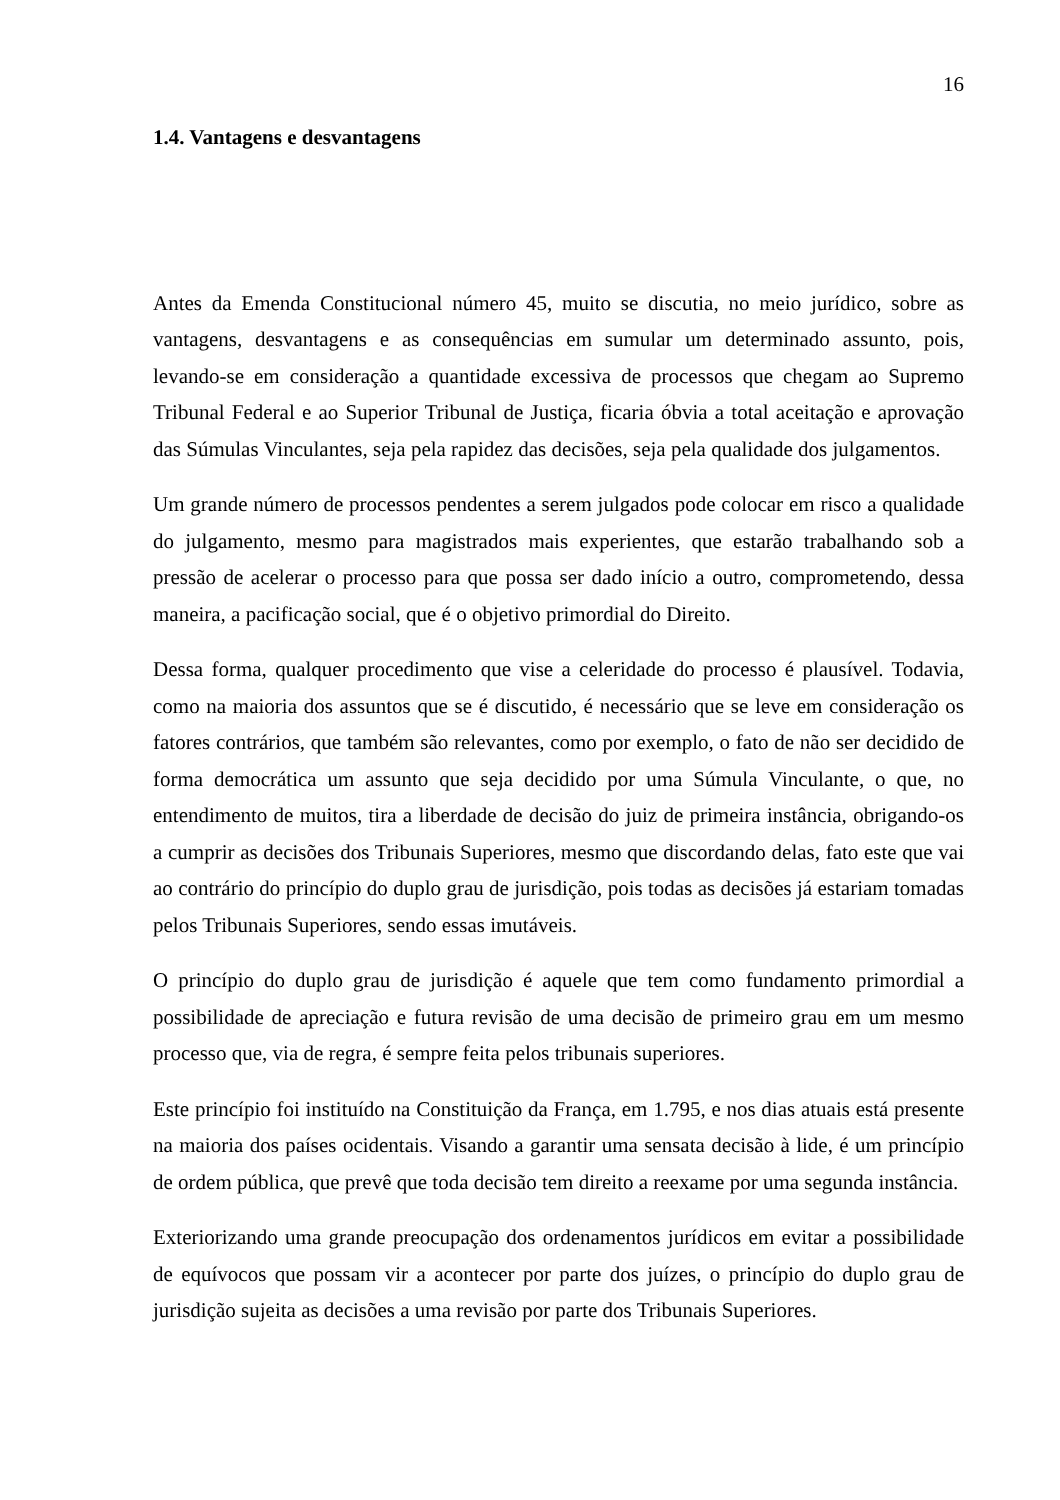16
1.4. Vantagens e desvantagens
Antes da Emenda Constitucional número 45, muito se discutia, no meio jurídico, sobre as vantagens, desvantagens e as consequências em sumular um determinado assunto, pois, levando-se em consideração a quantidade excessiva de processos que chegam ao Supremo Tribunal Federal e ao Superior Tribunal de Justiça, ficaria óbvia a total aceitação e aprovação das Súmulas Vinculantes, seja pela rapidez das decisões, seja pela qualidade dos julgamentos.
Um grande número de processos pendentes a serem julgados pode colocar em risco a qualidade do julgamento, mesmo para magistrados mais experientes, que estarão trabalhando sob a pressão de acelerar o processo para que possa ser dado início a outro, comprometendo, dessa maneira, a pacificação social, que é o objetivo primordial do Direito.
Dessa forma, qualquer procedimento que vise a celeridade do processo é plausível. Todavia, como na maioria dos assuntos que se é discutido, é necessário que se leve em consideração os fatores contrários, que também são relevantes, como por exemplo, o fato de não ser decidido de forma democrática um assunto que seja decidido por uma Súmula Vinculante, o que, no entendimento de muitos, tira a liberdade de decisão do juiz de primeira instância, obrigando-os a cumprir as decisões dos Tribunais Superiores, mesmo que discordando delas, fato este que vai ao contrário do princípio do duplo grau de jurisdição, pois todas as decisões já estariam tomadas pelos Tribunais Superiores, sendo essas imutáveis.
O princípio do duplo grau de jurisdição é aquele que tem como fundamento primordial a possibilidade de apreciação e futura revisão de uma decisão de primeiro grau em um mesmo processo que, via de regra, é sempre feita pelos tribunais superiores.
Este princípio foi instituído na Constituição da França, em 1.795, e nos dias atuais está presente na maioria dos países ocidentais. Visando a garantir uma sensata decisão à lide, é um princípio de ordem pública, que prevê que toda decisão tem direito a reexame por uma segunda instância.
Exteriorizando uma grande preocupação dos ordenamentos jurídicos em evitar a possibilidade de equívocos que possam vir a acontecer por parte dos juízes, o princípio do duplo grau de jurisdição sujeita as decisões a uma revisão por parte dos Tribunais Superiores.